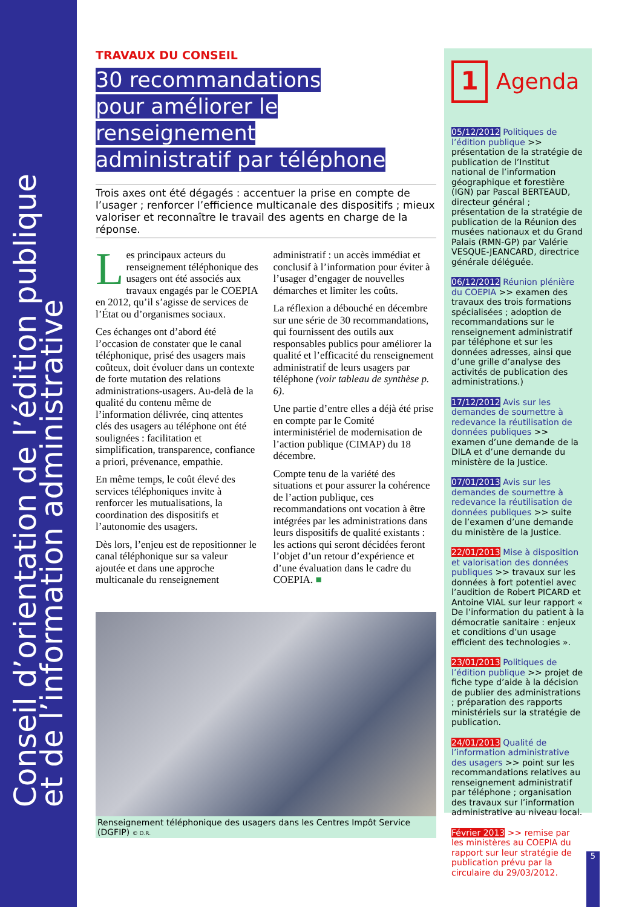Conseil d’orientation de l’édition publique
et de l’information administrative
TRAVAUX DU CONSEIL
30 recommandations
pour améliorer le renseignement
administratif par téléphone
Trois axes ont été dégagés : accentuer la prise en compte de l’usager ; renforcer l’efficience multicanale des dispositifs ; mieux valoriser et reconnaître le travail des agents en charge de la réponse.
Les principaux acteurs du renseignement téléphonique des usagers ont été associés aux travaux engagés par le COEPIA en 2012, qu’il s’agisse de services de l’État ou d’organismes sociaux.
Ces échanges ont d’abord été l’occasion de constater que le canal téléphonique, prisé des usagers mais coûteux, doit évoluer dans un contexte de forte mutation des relations administrations-usagers. Au-delà de la qualité du contenu même de l’information délivrée, cinq attentes clés des usagers au téléphone ont été soulignées : facilitation et simplification, transparence, confiance a priori, prévenance, empathie.
En même temps, le coût élevé des services téléphoniques invite à renforcer les mutualisations, la coordination des dispositifs et l’autonomie des usagers.
Dès lors, l’enjeu est de repositionner le canal téléphonique sur sa valeur ajoutée et dans une approche multicanale du renseignement administratif : un accès immédiat et conclusif à l’information pour éviter à l’usager d’engager de nouvelles démarches et limiter les coûts.
La réflexion a débouché en décembre sur une série de 30 recommandations, qui fournissent des outils aux responsables publics pour améliorer la qualité et l’efficacité du renseignement administratif de leurs usagers par téléphone (voir tableau de synthèse p. 6).
Une partie d’entre elles a déjà été prise en compte par le Comité interministériel de modernisation de l’action publique (CIMAP) du 18 décembre.
Compte tenu de la variété des situations et pour assurer la cohérence de l’action publique, ces recommandations ont vocation à être intégrées par les administrations dans leurs dispositifs de qualité existants : les actions qui seront décidées feront l’objet d’un retour d’expérience et d’une évaluation dans le cadre du COEPIA. ■
Renseignement téléphonique des usagers dans les Centres Impôt Service (DGFIP) © D.R.
1
Agenda
05/12/2012 Politiques de l’édition publique >> présentation de la stratégie de publication de l’Institut national de l’information géographique et forestière (IGN) par Pascal BERTEAUD, directeur général ; présentation de la stratégie de publication de la Réunion des musées nationaux et du Grand Palais (RMN-GP) par Valérie VESQUE-JEANCARD, directrice générale déléguée.
06/12/2012 Réunion plénière du COEPIA >> examen des travaux des trois formations spécialisées ; adoption de recommandations sur le renseignement administratif par téléphone et sur les données adresses, ainsi que d’une grille d’analyse des activités de publication des administrations.)
17/12/2012 Avis sur les demandes de soumettre à redevance la réutilisation de données publiques >> examen d’une demande de la DILA et d’une demande du ministère de la Justice.
07/01/2013 Avis sur les demandes de soumettre à redevance la réutilisation de données publiques >> suite de l’examen d’une demande du ministère de la Justice.
22/01/2013 Mise à disposition et valorisation des données publiques >> travaux sur les données à fort potentiel avec l’audition de Robert PICARD et Antoine VIAL sur leur rapport « De l’information du patient à la démocratie sanitaire : enjeux et conditions d’un usage efficient des technologies ».
23/01/2013 Politiques de l’édition publique >> projet de fiche type d’aide à la décision de publier des administrations ; préparation des rapports ministériels sur la stratégie de publication.
24/01/2013 Qualité de l’information administrative des usagers >> point sur les recommandations relatives au renseignement administratif par téléphone ; organisation des travaux sur l’information administrative au niveau local.
Février 2013 >> remise par les ministères au COEPIA du rapport sur leur stratégie de publication prévu par la circulaire du 29/03/2012.
5